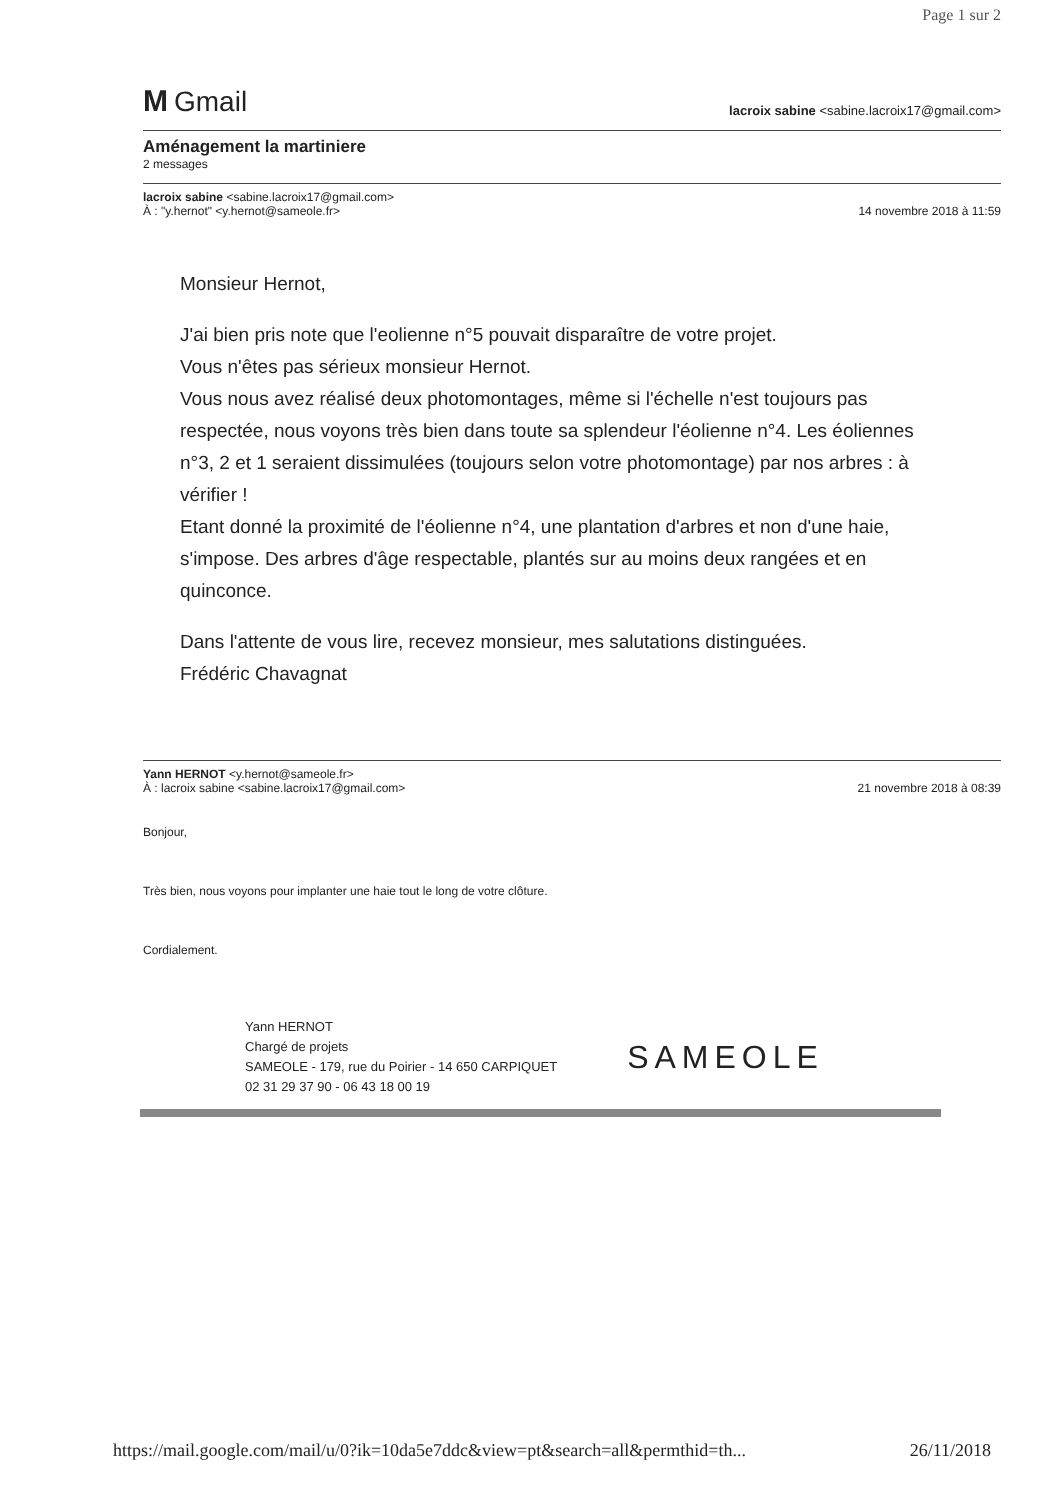Page 1 sur 2
M Gmail
lacroix sabine <sabine.lacroix17@gmail.com>
Aménagement la martiniere
2 messages
lacroix sabine <sabine.lacroix17@gmail.com>
À : "y.hernot" <y.hernot@sameole.fr>
14 novembre 2018 à 11:59
Monsieur Hernot,
J'ai bien pris note que l'eolienne n°5 pouvait disparaître de votre projet.
Vous n'êtes pas sérieux monsieur Hernot.
Vous nous avez réalisé deux photomontages, même si l'échelle n'est toujours pas respectée, nous voyons très bien dans toute sa splendeur l'éolienne n°4. Les éoliennes n°3, 2 et 1 seraient dissimulées (toujours selon votre photomontage) par nos arbres : à vérifier !
Etant donné la proximité de l'éolienne n°4, une plantation d'arbres et non d'une haie, s'impose. Des arbres d'âge respectable, plantés sur au moins deux rangées et en quinconce.
Dans l'attente de vous lire, recevez monsieur, mes salutations distinguées.
Frédéric Chavagnat
Yann HERNOT <y.hernot@sameole.fr>
À : lacroix sabine <sabine.lacroix17@gmail.com>
21 novembre 2018 à 08:39
Bonjour,
Très bien, nous voyons pour implanter une haie tout le long de votre clôture.
Cordialement.
Yann HERNOT
Chargé de projets
SAMEOLE - 179, rue du Poirier - 14 650 CARPIQUET
02 31 29 37 90 - 06 43 18 00 19
SAMEOLE
https://mail.google.com/mail/u/0?ik=10da5e7ddc&view=pt&search=all&permthid=th... 26/11/2018